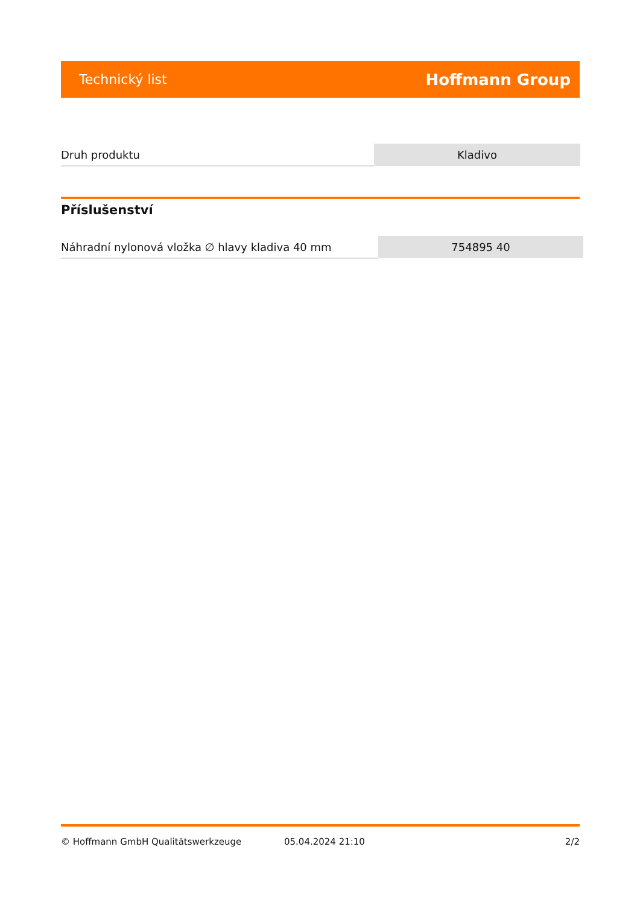Technický list Hoffmann Group
| Druh produktu | Kladivo |
Příslušenství
| Náhradní nylonová vložka ∅ hlavy kladiva 40 mm | 754895 40 |
© Hoffmann GmbH Qualitätswerkzeuge 05.04.2024 21:10 2/2